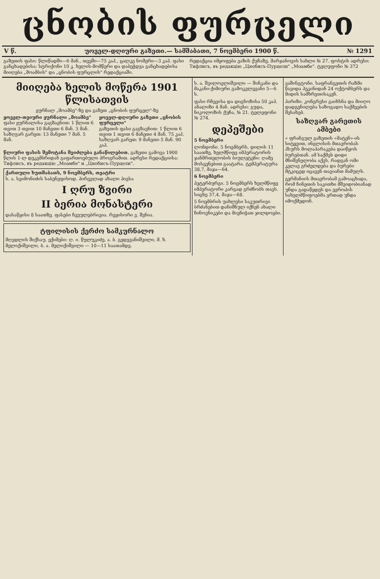ცნობის ფურცელი
V წ. უოველ-დღიური გაზეთი.— სამშაბათი, 7 ნოემბერი 1900 წ. № 1291
გაზეთის ფასი: წლიწადში—6 მან., თვეში—75 კაპ., ცალკე ნომერი—3 კაპ. ფასი განცხადებისა: სტრიქონი 10 კ. ხელის-მომწერი და დაბეჭდვა განცხადებისა მიიღება „მოამბის" და „ცნობის ფურცლის" რედაქციაში.
რედაქცია იმყოფება ვაზის ქუჩაზე, მარჯანოვის სახლი № 27. ფოსტის ადრესი: Тифлисъ, въ редакцію „Цнобисъ-Пурцели" „Моамбе". ტელეფონი № 372
მიიღება ხელის მოწერა 1901 წლისათვის
ჟურნალ „მოამბე"-ზე და გაზეთ „ცნობის ფურცელ"-ზე
ყოველ-თვიური ჟურნალი „მოამბე"
ფასი ჟურნალისა გაგზავნით: 1 წლით 6 თვით 3 თვით 10 მანეთი 6 მან. 3 მან.
საზღვარ გარეთ: 13 მანეთი 7 მან. 5 მან.
ყოველ-დღიური გაზეთი „ცნობის ფურცელი"
გაზეთის ფასი გაგზავნით: 1 წლით 6 თვით 1 თვით 6 მანეთი 4 მან. 75 კაპ.
საზღვარ გარეთ: 9 მანეთი 5 მან. 90 კაპ.
წლიური ფასის შემოტანა შეიძლება განაწილებით. გაზეთი გამოვა 1900 წლის 1-ლ დეკემბრიდან გაფართოებული პროგრამით. ადრესი რედაქციისა: Тифлисъ, въ редакцію „Моамбе" и „Цнобисъ-Пурцели".
ქართული ხუთშაბათს, 9 ნოემბერს, თეატრი
ს. ა. სვიმონიძის საბენეფისოდ. პირველად ახალი პიესა
I ღრუ ზვირი
II ბერია მონასტერი
დასაწყისი 8 საათზე. ფასები ჩვეულებრივია. რეჟისორი ვ. შვნია.
ტფილისის ქერძო სამკურნალო
მღვდლის შიქსაუ. ექიმები: ღ. ი. წულუკიძე, ა. ბ. გედევანიშვილი, მ. ხ. მელიქიშვილი, ბ. ა. მელიქიშვილი — 10—11 საათამდე.
ს. ა. შვილოვლიშვილი — შინკანი და მაკანი-ქიმიური გამოკვლევანი 5—6 ს.
ფასი რჩევისა და დიგნოზისა 50 კაპ. ანალიზი 4 მან. ადრესი: გუდა, ნიკოლოზის ქუჩა, № 21. ტელეფონი № 274.
დეპეშები
5 ნოემბერი
ლონდონი. 5 ნოემბერს, დილის 11 საათზე, ხელმწიფე იმპერატორის ჯანმრთელობის ბიულეტენი: ღამე მოსვენებით გაატარა. ტემპერატურა 38,7, მაჯა—64.
6 ნოემბერი
პეტერბურგი. 5 ნოემბერს ხელმწიფე იმპერატორი კარგად გრძნობს თავს. სიცხე 37,4, მაჯა—68.
5 ნოემბრის უახლესი საკუთრივი ბრძანებით დანიშნულ იქნენ ახალი ჩინოვნიკები და მიენიჭათ ჯილდოები.
ვაშინგტონი. საფრანგეთის რაზმი წავიდა პეკინიდან 24 ოქტომბერს და მიდის სამხრეთისაკენ.
პარიზი. კონგრესი გაიხსნა და მიიღო დადგენილება საზოგადო საქმეების შესახებ.
საზღვარ გარეთის ამბები
« ფრანგულ გაზეთის «მატენ»-ის სიტყვით, ინგლისის მთავრობას ჰსურს მოლაპარაკება დაიწყოს ბურებთან. ამ საქმეს დიდი მნიშვნელობა აქვს, რადგან ომი კვლავ გრძელდება და ბურები მტკიცედ იცავენ თავიანთ მამულს.
გერმანიის მთავრობამ გამოაცხადა, რომ ჩინეთის საკითხი მშვიდობიანად უნდა გადაწყდეს და ევროპის სახელმწიფოებმა ერთად უნდა იმოქმედონ.